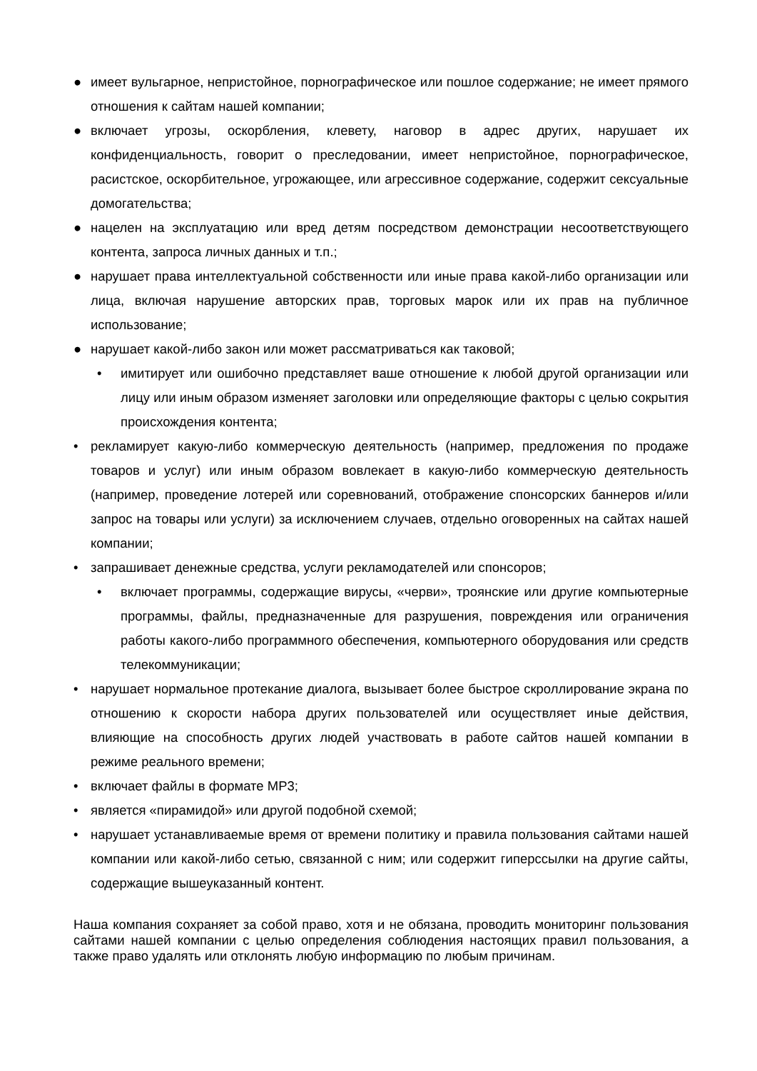● имеет вульгарное, непристойное, порнографическое или пошлое содержание; не имеет прямого отношения к сайтам нашей компании;
● включает угрозы, оскорбления, клевету, наговор в адрес других, нарушает их конфиденциальность, говорит о преследовании, имеет непристойное, порнографическое, расистское, оскорбительное, угрожающее, или агрессивное содержание, содержит сексуальные домогательства;
● нацелен на эксплуатацию или вред детям посредством демонстрации несоответствующего контента, запроса личных данных и т.п.;
● нарушает права интеллектуальной собственности или иные права какой-либо организации или лица, включая нарушение авторских прав, торговых марок или их прав на публичное использование;
● нарушает какой-либо закон или может рассматриваться как таковой;
• имитирует или ошибочно представляет ваше отношение к любой другой организации или лицу или иным образом изменяет заголовки или определяющие факторы с целью сокрытия происхождения контента;
• рекламирует какую-либо коммерческую деятельность (например, предложения по продаже товаров и услуг) или иным образом вовлекает в какую-либо коммерческую деятельность (например, проведение лотерей или соревнований, отображение спонсорских баннеров и/или запрос на товары или услуги) за исключением случаев, отдельно оговоренных на сайтах нашей компании;
• запрашивает денежные средства, услуги рекламодателей или спонсоров;
• включает программы, содержащие вирусы, «черви», троянские или другие компьютерные программы, файлы, предназначенные для разрушения, повреждения или ограничения работы какого-либо программного обеспечения, компьютерного оборудования или средств телекоммуникации;
• нарушает нормальное протекание диалога, вызывает более быстрое скроллирование экрана по отношению к скорости набора других пользователей или осуществляет иные действия, влияющие на способность других людей участвовать в работе сайтов нашей компании в режиме реального времени;
• включает файлы в формате MP3;
• является «пирамидой» или другой подобной схемой;
• нарушает устанавливаемые время от времени политику и правила пользования сайтами нашей компании или какой-либо сетью, связанной с ним; или содержит гиперссылки на другие сайты, содержащие вышеуказанный контент.
Наша компания сохраняет за собой право, хотя и не обязана, проводить мониторинг пользования сайтами нашей компании с целью определения соблюдения настоящих правил пользования, а также право удалять или отклонять любую информацию по любым причинам.